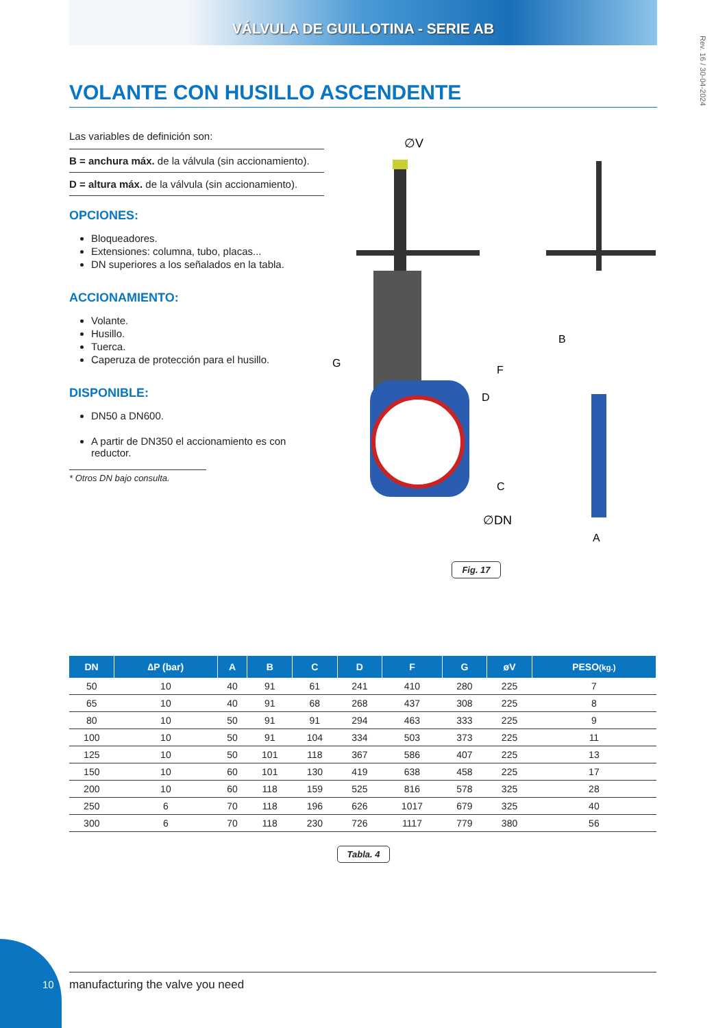VÁLVULA DE GUILLOTINA - SERIE AB
Rev. 16 / 30-04-2024
VOLANTE CON HUSILLO ASCENDENTE
Las variables de definición son:
B = anchura máx. de la válvula (sin accionamiento).
D = altura máx. de la válvula (sin accionamiento).
OPCIONES:
Bloqueadores.
Extensiones: columna, tubo, placas...
DN superiores a los señalados en la tabla.
ACCIONAMIENTO:
Volante.
Husillo.
Tuerca.
Caperuza de protección para el husillo.
DISPONIBLE:
DN50 a DN600.
A partir de DN350 el accionamiento es con reductor.
* Otros DN bajo consulta.
∅V
D
F
G
B
C
∅DN
A
Fig. 17
| DN | ∆P (bar) | A | B | C | D | F | G | øV | PESO (kg.) |
| --- | --- | --- | --- | --- | --- | --- | --- | --- | --- |
| 50 | 10 | 40 | 91 | 61 | 241 | 410 | 280 | 225 | 7 |
| 65 | 10 | 40 | 91 | 68 | 268 | 437 | 308 | 225 | 8 |
| 80 | 10 | 50 | 91 | 91 | 294 | 463 | 333 | 225 | 9 |
| 100 | 10 | 50 | 91 | 104 | 334 | 503 | 373 | 225 | 11 |
| 125 | 10 | 50 | 101 | 118 | 367 | 586 | 407 | 225 | 13 |
| 150 | 10 | 60 | 101 | 130 | 419 | 638 | 458 | 225 | 17 |
| 200 | 10 | 60 | 118 | 159 | 525 | 816 | 578 | 325 | 28 |
| 250 | 6 | 70 | 118 | 196 | 626 | 1017 | 679 | 325 | 40 |
| 300 | 6 | 70 | 118 | 230 | 726 | 1117 | 779 | 380 | 56 |
Tabla. 4
10 manufacturing the valve you need